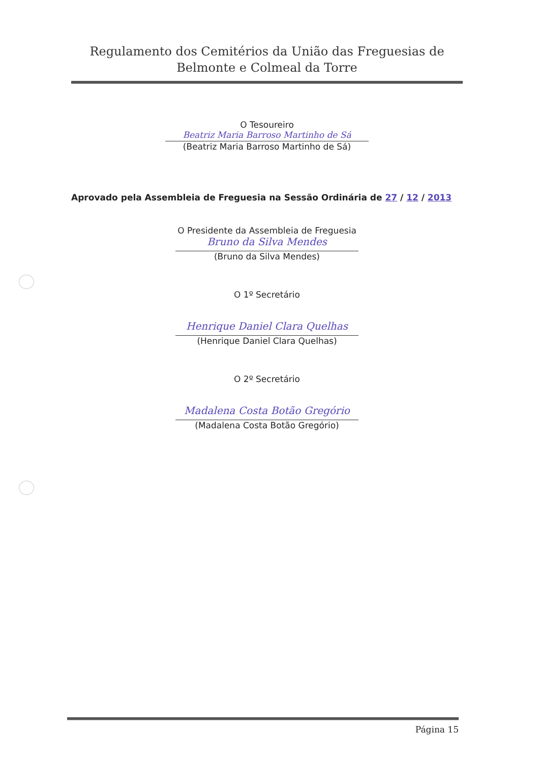Regulamento dos Cemitérios da União das Freguesias de
Belmonte e Colmeal da Torre
O Tesoureiro
Beatriz Maria Barroso Martinho de Sá
(Beatriz Maria Barroso Martinho de Sá)
Aprovado pela Assembleia de Freguesia na Sessão Ordinária de 27 / 12 / 2013
O Presidente da Assembleia de Freguesia
Bruno da Silva Mendes
(Bruno da Silva Mendes)
O 1º Secretário
Henrique Daniel Clara Quelhas
(Henrique Daniel Clara Quelhas)
O 2º Secretário
Madalena Costa Botão Gregório
(Madalena Costa Botão Gregório)
Página 15